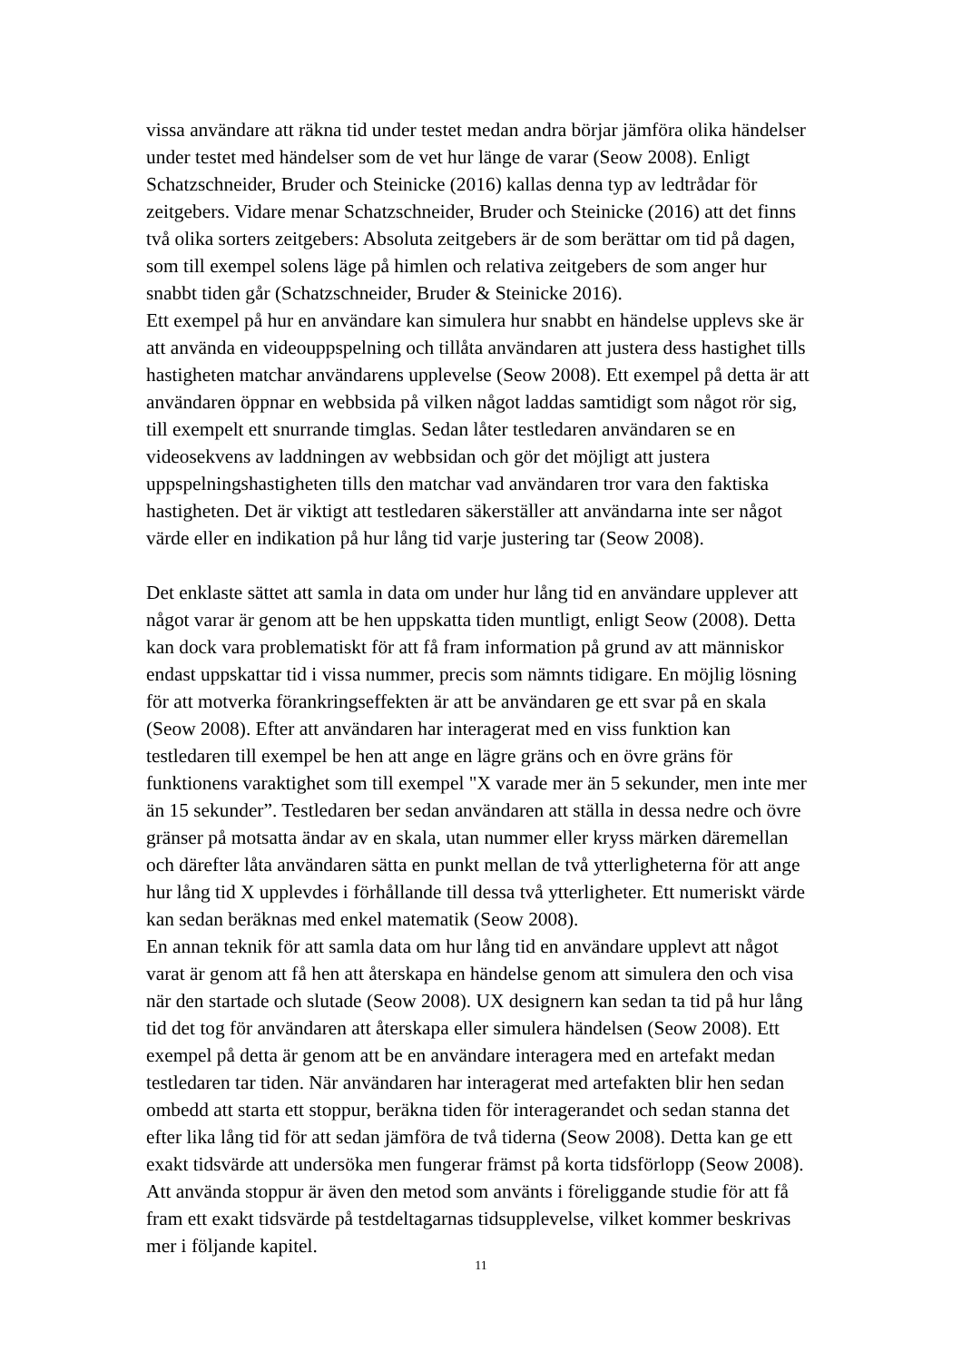vissa användare att räkna tid under testet medan andra börjar jämföra olika händelser under testet med händelser som de vet hur länge de varar (Seow 2008). Enligt Schatzschneider, Bruder och Steinicke (2016) kallas denna typ av ledtrådar för zeitgebers. Vidare menar Schatzschneider, Bruder och Steinicke (2016) att det finns två olika sorters zeitgebers: Absoluta zeitgebers är de som berättar om tid på dagen, som till exempel solens läge på himlen och relativa zeitgebers de som anger hur snabbt tiden går (Schatzschneider, Bruder & Steinicke 2016).
Ett exempel på hur en användare kan simulera hur snabbt en händelse upplevs ske är att använda en videouppspelning och tillåta användaren att justera dess hastighet tills hastigheten matchar användarens upplevelse (Seow 2008). Ett exempel på detta är att användaren öppnar en webbsida på vilken något laddas samtidigt som något rör sig, till exempelt ett snurrande timglas. Sedan låter testledaren användaren se en videosekvens av laddningen av webbsidan och gör det möjligt att justera uppspelningshastigheten tills den matchar vad användaren tror vara den faktiska hastigheten. Det är viktigt att testledaren säkerställer att användarna inte ser något värde eller en indikation på hur lång tid varje justering tar (Seow 2008).
Det enklaste sättet att samla in data om under hur lång tid en användare upplever att något varar är genom att be hen uppskatta tiden muntligt, enligt Seow (2008). Detta kan dock vara problematiskt för att få fram information på grund av att människor endast uppskattar tid i vissa nummer, precis som nämnts tidigare. En möjlig lösning för att motverka förankringseffekten är att be användaren ge ett svar på en skala (Seow 2008). Efter att användaren har interagerat med en viss funktion kan testledaren till exempel be hen att ange en lägre gräns och en övre gräns för funktionens varaktighet som till exempel "X varade mer än 5 sekunder, men inte mer än 15 sekunder”. Testledaren ber sedan användaren att ställa in dessa nedre och övre gränser på motsatta ändar av en skala, utan nummer eller kryss märken däremellan och därefter låta användaren sätta en punkt mellan de två ytterligheterna för att ange hur lång tid X upplevdes i förhållande till dessa två ytterligheter. Ett numeriskt värde kan sedan beräknas med enkel matematik (Seow 2008).
En annan teknik för att samla data om hur lång tid en användare upplevt att något varat är genom att få hen att återskapa en händelse genom att simulera den och visa när den startade och slutade (Seow 2008). UX designern kan sedan ta tid på hur lång tid det tog för användaren att återskapa eller simulera händelsen (Seow 2008). Ett exempel på detta är genom att be en användare interagera med en artefakt medan testledaren tar tiden. När användaren har interagerat med artefakten blir hen sedan ombedd att starta ett stoppur, beräkna tiden för interagerandet och sedan stanna det efter lika lång tid för att sedan jämföra de två tiderna (Seow 2008). Detta kan ge ett exakt tidsvärde att undersöka men fungerar främst på korta tidsförlopp (Seow 2008). Att använda stoppur är även den metod som använts i föreliggande studie för att få fram ett exakt tidsvärde på testdeltagarnas tidsupplevelse, vilket kommer beskrivas mer i följande kapitel.
11